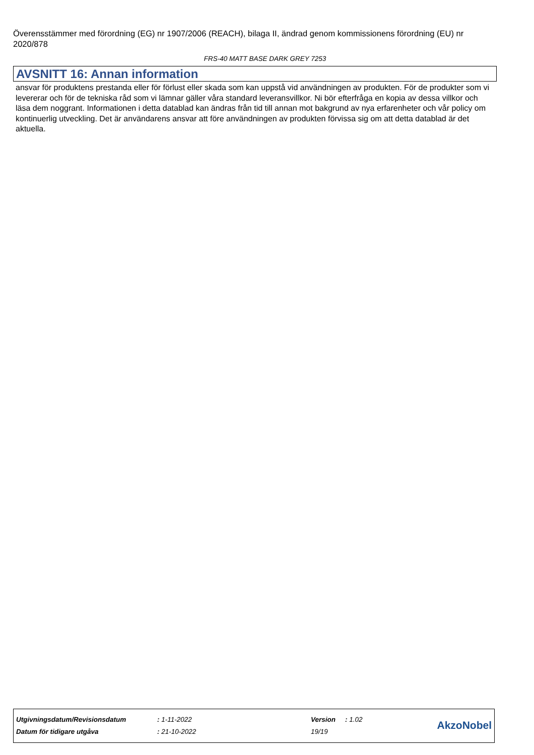Överensstämmer med förordning (EG) nr 1907/2006 (REACH), bilaga II, ändrad genom kommissionens förordning (EU) nr 2020/878
FRS-40 MATT BASE DARK GREY 7253
AVSNITT 16: Annan information
ansvar för produktens prestanda eller för förlust eller skada som kan uppstå vid användningen av produkten. För de produkter som vi levererar och för de tekniska råd som vi lämnar gäller våra standard leveransvillkor. Ni bör efterfråga en kopia av dessa villkor och läsa dem noggrant. Informationen i detta datablad kan ändras från tid till annan mot bakgrund av nya erfarenheter och vår policy om kontinuerlig utveckling. Det är användarens ansvar att före användningen av produkten förvissa sig om att detta datablad är det aktuella.
| Utgivningsdatum/Revisionsdatum | : 1-11-2022 | Version | : 1.02 | AkzoNobel |
| Datum för tidigare utgåva | : 21-10-2022 | 19/19 | | |